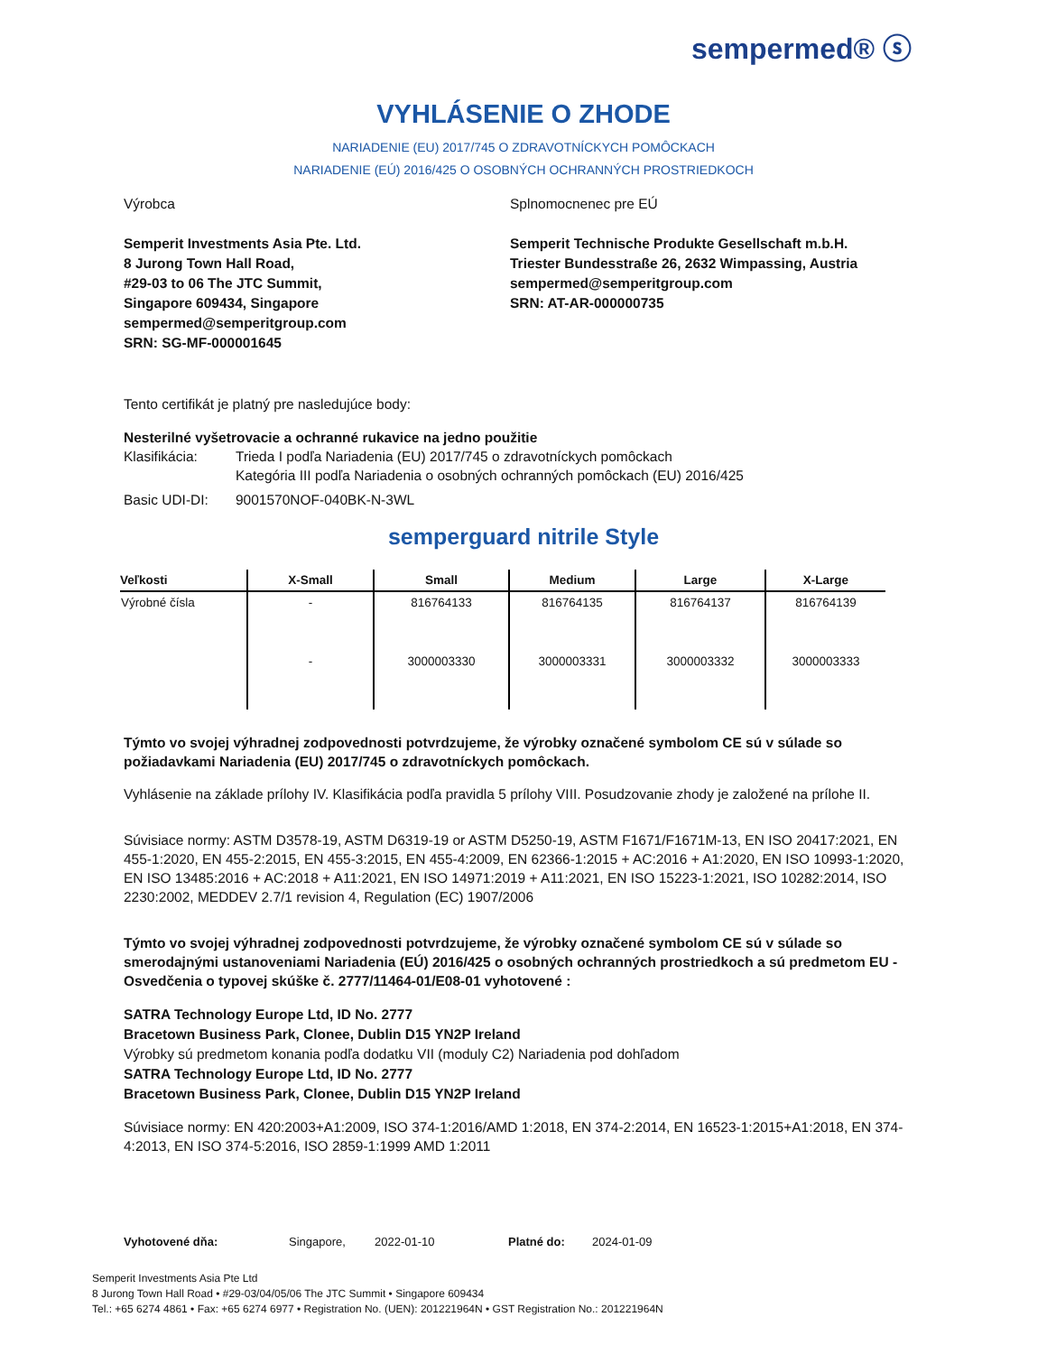sempermed® ⓢ
VYHLÁSENIE O ZHODE
NARIADENIE (EU) 2017/745 O ZDRAVOTNÍCKYCH POMÔCKACH
NARIADENIE (EÚ) 2016/425 O OSOBNÝCH OCHRANNÝCH PROSTRIEDKOCH
Výrobca
Semperit Investments Asia Pte. Ltd.
8 Jurong Town Hall Road,
#29-03 to 06 The JTC Summit,
Singapore 609434, Singapore
sempermed@semperitgroup.com
SRN: SG-MF-000001645
Splnomocnenec pre EÚ
Semperit Technische Produkte Gesellschaft m.b.H.
Triester Bundesstraße 26, 2632 Wimpassing, Austria
sempermed@semperitgroup.com
SRN: AT-AR-000000735
Tento certifikát je platný pre nasledujúce body:
Nesterilné vyšetrovacie a ochranné rukavice na jedno použitie
Klasifikácia: Trieda I podľa Nariadenia (EU) 2017/745 o zdravotníckych pomôckach
Kategória III podľa Nariadenia o osobných ochranných pomôckach (EU) 2016/425
Basic UDI-DI: 9001570NOF-040BK-N-3WL
semperguard nitrile Style
| Veľkosti | X-Small | Small | Medium | Large | X-Large |
| --- | --- | --- | --- | --- | --- |
| Výrobné čísla | - | 816764133 | 816764135 | 816764137 | 816764139 |
| | - | 3000003330 | 3000003331 | 3000003332 | 3000003333 |
Týmto vo svojej výhradnej zodpovednosti potvrdzujeme, že výrobky označené symbolom CE sú v súlade so požiadavkami Nariadenia (EU) 2017/745 o zdravotníckych pomôckach.
Vyhlásenie na základe prílohy IV. Klasifikácia podľa pravidla 5 prílohy VIII. Posudzovanie zhody je založené na prílohe II.
Súvisiace normy: ASTM D3578-19, ASTM D6319-19 or ASTM D5250-19, ASTM F1671/F1671M-13, EN ISO 20417:2021, EN 455-1:2020, EN 455-2:2015, EN 455-3:2015, EN 455-4:2009, EN 62366-1:2015 + AC:2016 + A1:2020, EN ISO 10993-1:2020, EN ISO 13485:2016 + AC:2018 + A11:2021, EN ISO 14971:2019 + A11:2021, EN ISO 15223-1:2021, ISO 10282:2014, ISO 2230:2002, MEDDEV 2.7/1 revision 4, Regulation (EC) 1907/2006
Týmto vo svojej výhradnej zodpovednosti potvrdzujeme, že výrobky označené symbolom CE sú v súlade so smerodajnými ustanoveniami Nariadenia (EÚ) 2016/425 o osobných ochranných prostriedkoch a sú predmetom EU - Osvedčenia o typovej skúške č. 2777/11464-01/E08-01 vyhotovené :
SATRA Technology Europe Ltd, ID No. 2777
Bracetown Business Park, Clonee, Dublin D15 YN2P Ireland
Výrobky sú predmetom konania podľa dodatku VII (moduly C2) Nariadenia pod dohľadom
SATRA Technology Europe Ltd, ID No. 2777
Bracetown Business Park, Clonee, Dublin D15 YN2P Ireland
Súvisiace normy: EN 420:2003+A1:2009, ISO 374-1:2016/AMD 1:2018, EN 374-2:2014, EN 16523-1:2015+A1:2018, EN 374-4:2013, EN ISO 374-5:2016, ISO 2859-1:1999 AMD 1:2011
Vyhotovené dňa: Singapore, 2022-01-10 Platné do: 2024-01-09
Semperit Investments Asia Pte Ltd
8 Jurong Town Hall Road • #29-03/04/05/06 The JTC Summit • Singapore 609434
Tel.: +65 6274 4861 • Fax: +65 6274 6977 • Registration No. (UEN): 201221964N • GST Registration No.: 201221964N